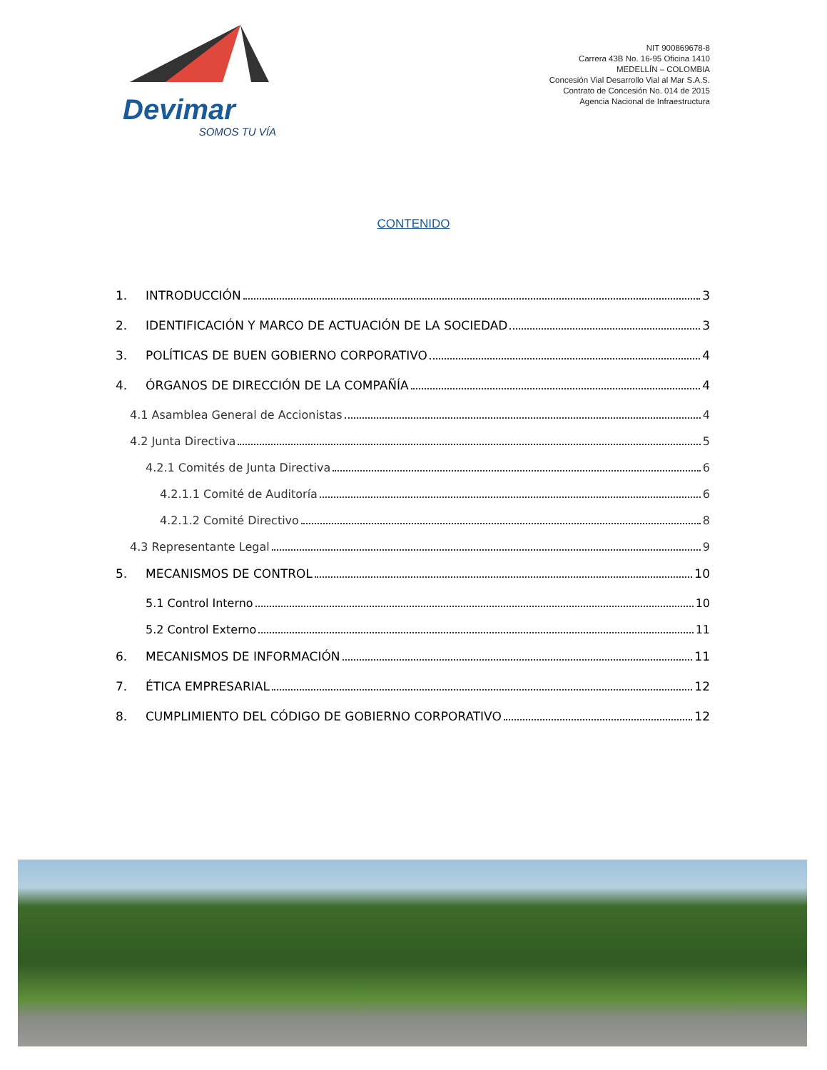Devimar
SOMOS TU VÍA
NIT 900869678-8
Carrera 43B No. 16-95 Oficina 1410
MEDELLÍN – COLOMBIA
Concesión Vial Desarrollo Vial al Mar S.A.S.
Contrato de Concesión No. 014 de 2015
Agencia Nacional de Infraestructura
CONTENIDO
1. INTRODUCCIÓN 3
2. IDENTIFICACIÓN Y MARCO DE ACTUACIÓN DE LA SOCIEDAD 3
3. POLÍTICAS DE BUEN GOBIERNO CORPORATIVO 4
4. ÓRGANOS DE DIRECCIÓN DE LA COMPAÑÍA 4
4.1 Asamblea General de Accionistas 4
4.2 Junta Directiva 5
4.2.1 Comités de Junta Directiva 6
4.2.1.1 Comité de Auditoría 6
4.2.1.2 Comité Directivo 8
4.3 Representante Legal 9
5. MECANISMOS DE CONTROL 10
5.1 Control Interno 10
5.2 Control Externo 11
6. MECANISMOS DE INFORMACIÓN 11
7. ÉTICA EMPRESARIAL 12
8. CUMPLIMIENTO DEL CÓDIGO DE GOBIERNO CORPORATIVO 12